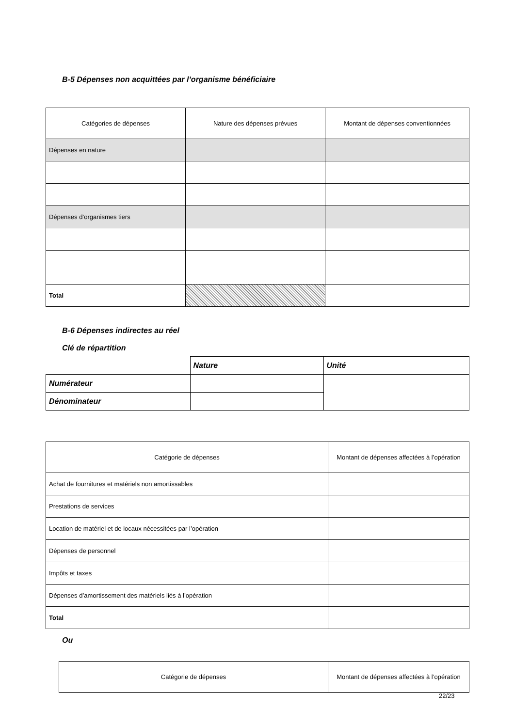B-5 Dépenses non acquittées par l’organisme bénéficiaire
| Catégories de dépenses | Nature des dépenses prévues | Montant de dépenses conventionnées |
| --- | --- | --- |
| Dépenses en nature | | |
| Dépenses d’organismes tiers | | |
| Total | | |
B-6 Dépenses indirectes au réel
Clé de répartition
| | Nature | Unité |
| Numérateur | | |
| Dénominateur | | |
| Catégorie de dépenses | Montant de dépenses affectées à l’opération |
| --- | --- |
| Achat de fournitures et matériels non amortissables | |
| Prestations de services | |
| Location de matériel et de locaux nécessitées par l’opération | |
| Dépenses de personnel | |
| Impôts et taxes | |
| Dépenses d’amortissement des matériels liés à l’opération | |
| Total | |
Ou
| Catégorie de dépenses | Montant de dépenses affectées à l’opération |
| --- | --- |
22/23